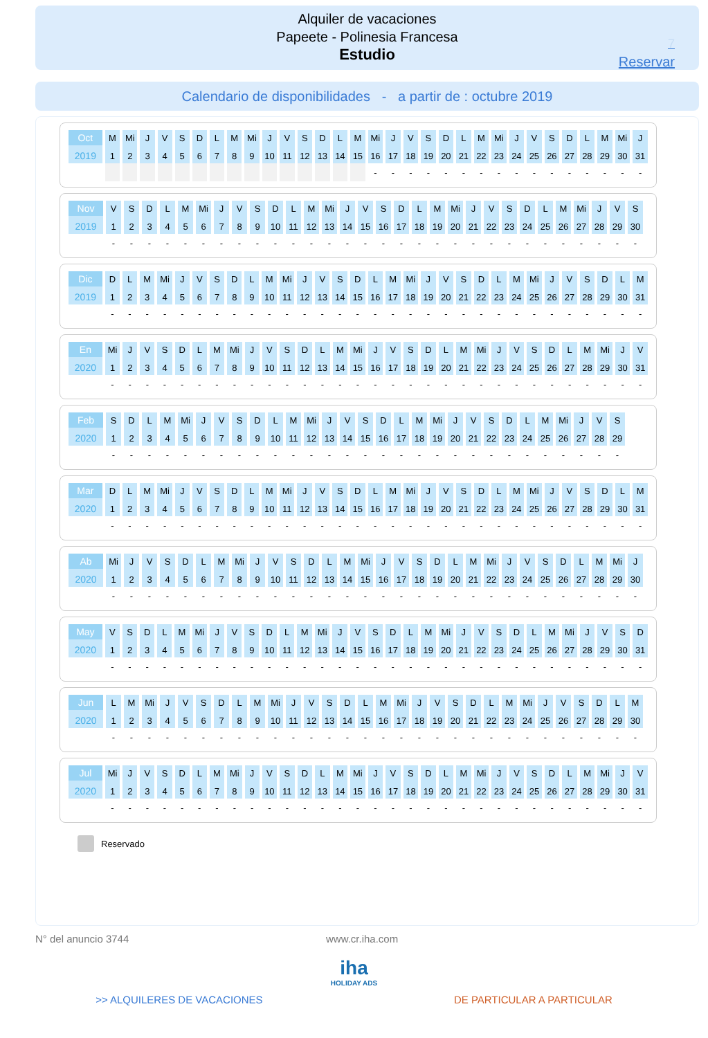Alquiler de vacaciones
Papeete - Polinesia Francesa
Estudio
7
Reservar
Calendario de disponibilidades - a partir de : octubre 2019
| Oct | M | Mi | J | V | S | D | L | M | Mi | J | V | S | D | L | M | Mi | J | V | S | D | L | M | Mi | J | V | S | D | L | M | Mi | J |
| 2019 | 1 | 2 | 3 | 4 | 5 | 6 | 7 | 8 | 9 | 10 | 11 | 12 | 13 | 14 | 15 | 16 | 17 | 18 | 19 | 20 | 21 | 22 | 23 | 24 | 25 | 26 | 27 | 28 | 29 | 30 | 31 |
| | | | | | | | | | | | | | | | | - | - | - | - | - | - | - | - | - | - | - | - | - | - | - | - |
| Nov | V | S | D | L | M | Mi | J | V | S | D | L | M | Mi | J | V | S | D | L | M | Mi | J | V | S | D | L | M | Mi | J | V | S |
| 2019 | 1 | 2 | 3 | 4 | 5 | 6 | 7 | 8 | 9 | 10 | 11 | 12 | 13 | 14 | 15 | 16 | 17 | 18 | 19 | 20 | 21 | 22 | 23 | 24 | 25 | 26 | 27 | 28 | 29 | 30 |
| | - | - | - | - | - | - | - | - | - | - | - | - | - | - | - | - | - | - | - | - | - | - | - | - | - | - | - | - | - | - |
| Dic | D | L | M | Mi | J | V | S | D | L | M | Mi | J | V | S | D | L | M | Mi | J | V | S | D | L | M | Mi | J | V | S | D | L | M |
| 2019 | 1 | 2 | 3 | 4 | 5 | 6 | 7 | 8 | 9 | 10 | 11 | 12 | 13 | 14 | 15 | 16 | 17 | 18 | 19 | 20 | 21 | 22 | 23 | 24 | 25 | 26 | 27 | 28 | 29 | 30 | 31 |
| | - | - | - | - | - | - | - | - | - | - | - | - | - | - | - | - | - | - | - | - | - | - | - | - | - | - | - | - | - | - | - |
| En | Mi | J | V | S | D | L | M | Mi | J | V | S | D | L | M | Mi | J | V | S | D | L | M | Mi | J | V | S | D | L | M | Mi | J | V |
| 2020 | 1 | 2 | 3 | 4 | 5 | 6 | 7 | 8 | 9 | 10 | 11 | 12 | 13 | 14 | 15 | 16 | 17 | 18 | 19 | 20 | 21 | 22 | 23 | 24 | 25 | 26 | 27 | 28 | 29 | 30 | 31 |
| | - | - | - | - | - | - | - | - | - | - | - | - | - | - | - | - | - | - | - | - | - | - | - | - | - | - | - | - | - | - | - |
| Feb | S | D | L | M | Mi | J | V | S | D | L | M | Mi | J | V | S | D | L | M | Mi | J | V | S | D | L | M | Mi | J | V | S |
| 2020 | 1 | 2 | 3 | 4 | 5 | 6 | 7 | 8 | 9 | 10 | 11 | 12 | 13 | 14 | 15 | 16 | 17 | 18 | 19 | 20 | 21 | 22 | 23 | 24 | 25 | 26 | 27 | 28 | 29 |
| | - | - | - | - | - | - | - | - | - | - | - | - | - | - | - | - | - | - | - | - | - | - | - | - | - | - | - | - | - |
| Mar | D | L | M | Mi | J | V | S | D | L | M | Mi | J | V | S | D | L | M | Mi | J | V | S | D | L | M | Mi | J | V | S | D | L | M |
| 2020 | 1 | 2 | 3 | 4 | 5 | 6 | 7 | 8 | 9 | 10 | 11 | 12 | 13 | 14 | 15 | 16 | 17 | 18 | 19 | 20 | 21 | 22 | 23 | 24 | 25 | 26 | 27 | 28 | 29 | 30 | 31 |
| | - | - | - | - | - | - | - | - | - | - | - | - | - | - | - | - | - | - | - | - | - | - | - | - | - | - | - | - | - | - | - |
| Ab | Mi | J | V | S | D | L | M | Mi | J | V | S | D | L | M | Mi | J | V | S | D | L | M | Mi | J | V | S | D | L | M | Mi | J |
| 2020 | 1 | 2 | 3 | 4 | 5 | 6 | 7 | 8 | 9 | 10 | 11 | 12 | 13 | 14 | 15 | 16 | 17 | 18 | 19 | 20 | 21 | 22 | 23 | 24 | 25 | 26 | 27 | 28 | 29 | 30 |
| | - | - | - | - | - | - | - | - | - | - | - | - | - | - | - | - | - | - | - | - | - | - | - | - | - | - | - | - | - | - |
| May | V | S | D | L | M | Mi | J | V | S | D | L | M | Mi | J | V | S | D | L | M | Mi | J | V | S | D | L | M | Mi | J | V | S | D |
| 2020 | 1 | 2 | 3 | 4 | 5 | 6 | 7 | 8 | 9 | 10 | 11 | 12 | 13 | 14 | 15 | 16 | 17 | 18 | 19 | 20 | 21 | 22 | 23 | 24 | 25 | 26 | 27 | 28 | 29 | 30 | 31 |
| | - | - | - | - | - | - | - | - | - | - | - | - | - | - | - | - | - | - | - | - | - | - | - | - | - | - | - | - | - | - | - |
| Jun | L | M | Mi | J | V | S | D | L | M | Mi | J | V | S | D | L | M | Mi | J | V | S | D | L | M | Mi | J | V | S | D | L | M |
| 2020 | 1 | 2 | 3 | 4 | 5 | 6 | 7 | 8 | 9 | 10 | 11 | 12 | 13 | 14 | 15 | 16 | 17 | 18 | 19 | 20 | 21 | 22 | 23 | 24 | 25 | 26 | 27 | 28 | 29 | 30 |
| | - | - | - | - | - | - | - | - | - | - | - | - | - | - | - | - | - | - | - | - | - | - | - | - | - | - | - | - | - | - |
| Jul | Mi | J | V | S | D | L | M | Mi | J | V | S | D | L | M | Mi | J | V | S | D | L | M | Mi | J | V | S | D | L | M | Mi | J | V |
| 2020 | 1 | 2 | 3 | 4 | 5 | 6 | 7 | 8 | 9 | 10 | 11 | 12 | 13 | 14 | 15 | 16 | 17 | 18 | 19 | 20 | 21 | 22 | 23 | 24 | 25 | 26 | 27 | 28 | 29 | 30 | 31 |
| | - | - | - | - | - | - | - | - | - | - | - | - | - | - | - | - | - | - | - | - | - | - | - | - | - | - | - | - | - | - | - |
Reservado
N° del anuncio 3744 www.cr.iha.com
iha
HOLIDAY ADS
>> ALQUILERES DE VACACIONES DE PARTICULAR A PARTICULAR